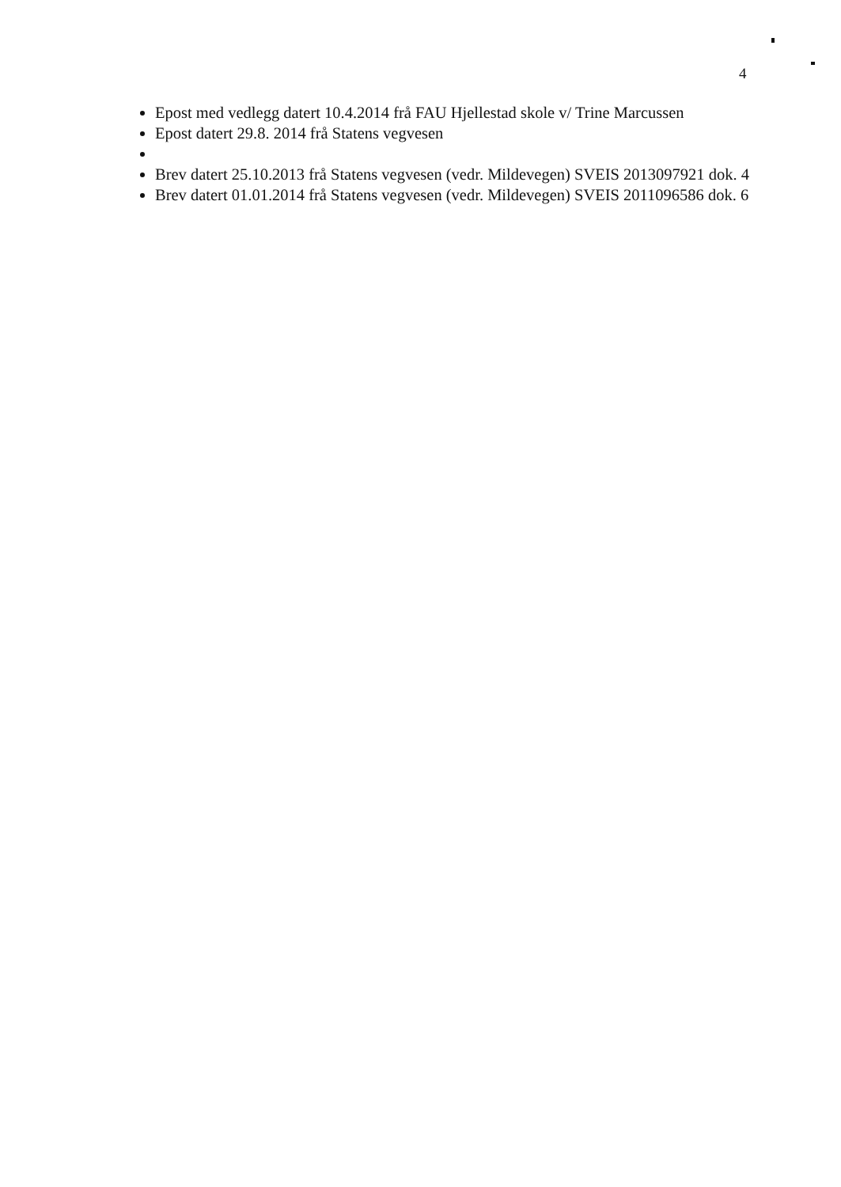4
Epost med vedlegg datert 10.4.2014 frå FAU Hjellestad skole v/ Trine Marcussen
Epost datert 29.8. 2014 frå Statens vegvesen
Brev datert 25.10.2013 frå Statens vegvesen (vedr. Mildevegen) SVEIS 2013097921 dok. 4
Brev datert 01.01.2014 frå Statens vegvesen (vedr. Mildevegen) SVEIS 2011096586 dok. 6